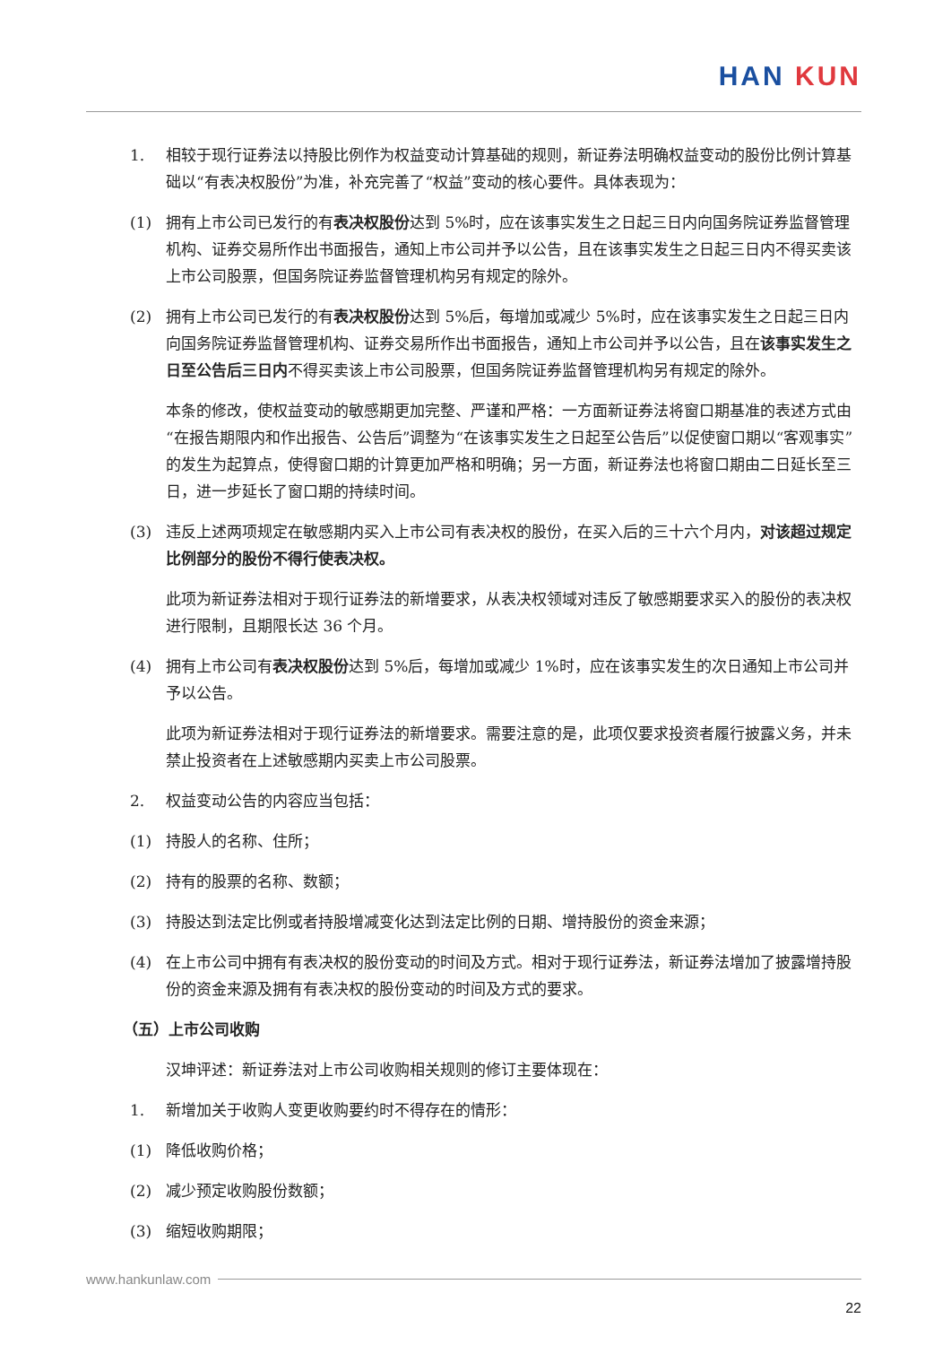HAN KUN
1. 相较于现行证券法以持股比例作为权益变动计算基础的规则，新证券法明确权益变动的股份比例计算基础以“有表决权股份”为准，补充完善了“权益”变动的核心要件。具体表现为：
(1) 拥有上市公司已发行的有表决权股份达到 5%时，应在该事实发生之日起三日内向国务院证券监督管理机构、证券交易所作出书面报告，通知上市公司并予以公告，且在该事实发生之日起三日内不得买卖该上市公司股票，但国务院证券监督管理机构另有规定的除外。
(2) 拥有上市公司已发行的有表决权股份达到 5%后，每增加或减少 5%时，应在该事实发生之日起三日内向国务院证券监督管理机构、证券交易所作出书面报告，通知上市公司并予以公告，且在该事实发生之日至公告后三日内不得买卖该上市公司股票，但国务院证券监督管理机构另有规定的除外。
本条的修改，使权益变动的敏感期更加完整、严谨和严格：一方面新证券法将窗口期基准的表述方式由“在报告期限内和作出报告、公告后”调整为“在该事实发生之日起至公告后”以促使窗口期以“客观事实”的发生为起算点，使得窗口期的计算更加严格和明确；另一方面，新证券法也将窗口期由二日延长至三日，进一步延长了窗口期的持续时间。
(3) 违反上述两项规定在敏感期内买入上市公司有表决权的股份，在买入后的三十六个月内，对该超过规定比例部分的股份不得行使表决权。
此项为新证券法相对于现行证券法的新增要求，从表决权领域对违反了敏感期要求买入的股份的表决权进行限制，且期限长达 36 个月。
(4) 拥有上市公司有表决权股份达到 5%后，每增加或减少 1%时，应在该事实发生的次日通知上市公司并予以公告。
此项为新证券法相对于现行证券法的新增要求。需要注意的是，此项仅要求投资者履行披露义务，并未禁止投资者在上述敏感期内买卖上市公司股票。
2. 权益变动公告的内容应当包括：
(1) 持股人的名称、住所；
(2) 持有的股票的名称、数额；
(3) 持股达到法定比例或者持股增减变化达到法定比例的日期、增持股份的资金来源；
(4) 在上市公司中拥有有表决权的股份变动的时间及方式。相对于现行证券法，新证券法增加了披露增持股份的资金来源及拥有有表决权的股份变动的时间及方式的要求。
（五）上市公司收购
汉坤评述：新证券法对上市公司收购相关规则的修订主要体现在：
1. 新增加关于收购人变更收购要约时不得存在的情形：
(1) 降低收购价格；
(2) 减少预定收购股份数额；
(3) 缩短收购期限；
www.hankunlaw.com
22